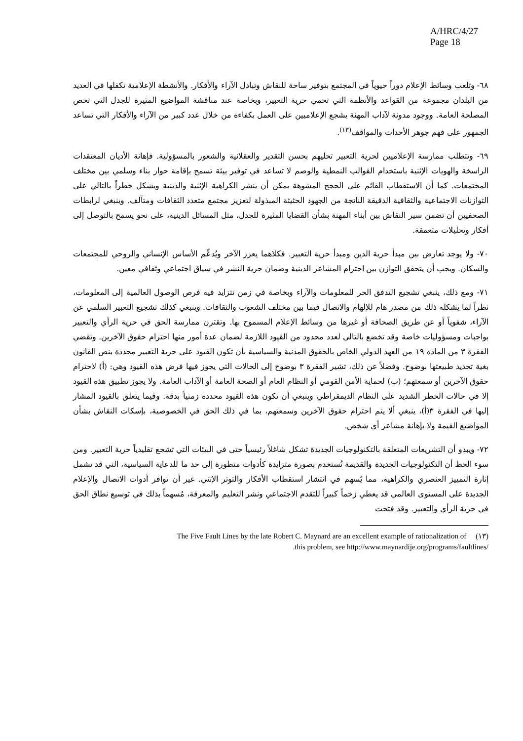A/HRC/4/27
Page 18
٦٨- وتلعب وسائط الإعلام دوراً حيوياً في المجتمع بتوفير ساحة للنقاش وتبادل الآراء والأفكار. والأنشطة الإعلامية تكفلها في العديد من البلدان مجموعة من القواعد والأنظمة التي تحمي حرية التعبير، وبخاصة عند مناقشة المواضيع المثيرة للجدل التي تخص المصلحة العامة. ووجود مدونة لآداب المهنة يشجع الإعلاميين على العمل بكفاءة من خلال عدد كبير من الآراء والأفكار التي تساعد الجمهور على فهم جوهر الأحداث والمواقف<sup>(١٣)</sup>.
٦٩- وتتطلب ممارسة الإعلاميين لحرية التعبير تحليهم بحسن التقدير والعقلانية والشعور بالمسؤولية. فإهانة الأديان المعتقدات الراسخة والهويات الإثنية باستخدام القوالب النمطية والوصم لا تساعد في توفير بيئة تسمح بإقامة حوار بناء وسلمي بين مختلف المجتمعات. كما أن الاستقطاب القائم على الحجج المشوهة يمكن أن ينشر الكراهية الإثنية والدينية ويشكل خطراً بالتالي على التوازنات الاجتماعية والثقافية الدقيقة الناتجة من الجهود الحثيثة المبذولة لتعزيز مجتمع متعدد الثقافات ومتآلف. وينبغي لرابطات الصحفيين أن تضمن سير النقاش بين أبناء المهنة بشأن القضايا المثيرة للجدل، مثل المسائل الدينية، على نحو يسمح بالتوصل إلى أفكار وتحليلات متعمقة.
٧٠- ولا يوجد تعارض بين مبدأ حرية الدين ومبدأ حرية التعبير. فكلاهما يعزز الآخر ويُدعِّم الأساس الإنساني والروحي للمجتمعات والسكان. ويجب أن يتحقق التوازن بين احترام المشاعر الدينية وضمان حرية النشر في سياق اجتماعي وثقافي معين.
٧١- ومع ذلك، ينبغي تشجيع التدفق الحر للمعلومات والآراء وبخاصة في زمن تتزايد فيه فرص الوصول العالمية إلى المعلومات، نظراً لما يشكله ذلك من مصدر هام للإلهام والاتصال فيما بين مختلف الشعوب والثقافات. وينبغي كذلك تشجيع التعبير السلمي عن الآراء، شفوياً أو عن طريق الصحافة أو غيرها من وسائط الإعلام المسموح بها. وتقترن ممارسة الحق في حرية الرأي والتعبير بواجبات ومسؤوليات خاصة وقد تخضع بالتالي لعدد محدود من القيود اللازمة لضمان عدة أمور منها احترام حقوق الآخرين. وتقضي الفقرة ٣ من المادة ١٩ من العهد الدولي الخاص بالحقوق المدنية والسياسية بأن تكون القيود على حرية التعبير محددة بنص القانون بغية تحديد طبيعتها بوضوح. وفضلاً عن ذلك، تشير الفقرة ٣ بوضوح إلى الحالات التي يجوز فيها فرض هذه القيود وهي: (أ) لاحترام حقوق الآخرين أو سمعتهم؛ (ب) لحماية الأمن القومي أو النظام العام أو الصحة العامة أو الآداب العامة. ولا يجوز تطبيق هذه القيود إلا في حالات الخطر الشديد على النظام الديمقراطي وينبغي أن تكون هذه القيود محددة زمنياً بدقة. وفيما يتعلق بالقيود المشار إليها في الفقرة ٣(أ)، ينبغي ألا يتم احترام حقوق الآخرين وسمعتهم، بما في ذلك الحق في الخصوصية، بإسكات النقاش بشأن المواضيع القيمة ولا بإهانة مشاعر أي شخص.
٧٢- ويبدو أن التشريعات المتعلقة بالتكنولوجيات الجديدة تشكل شاغلاً رئيسياً حتى في البيئات التي تشجع تقليدياً حرية التعبير. ومن سوء الحظ أن التكنولوجيات الجديدة والقديمة تُستخدم بصورة متزايدة كأدوات متطورة إلى حد ما للدعاية السياسية، التي قد تشمل إثارة التمييز العنصري والكراهية، مما يُسهم في انتشار استقطاب الأفكار والتوتر الإثني. غير أن توافر أدوات الاتصال والإعلام الجديدة على المستوى العالمي قد يعطي زخماً كبيراً للتقدم الاجتماعي ونشر التعليم والمعرفة، مُسهماً بذلك في توسيع نطاق الحق في حرية الرأي والتعبير. وقد فتحت
The Five Fault Lines by the late Robert C. Maynard are an excellent example of rationalization of (١٣)
.this problem, see http://www.maynardije.org/programs/faultlines/